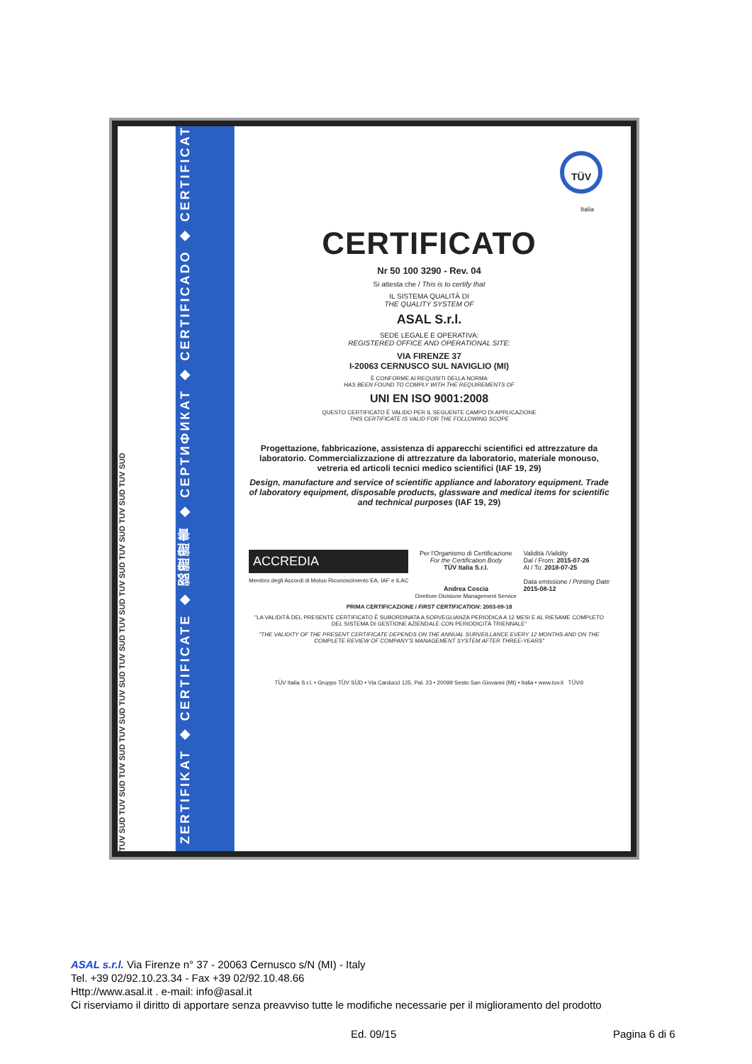TUV SUD TUV SUD TUV SUD TUV SUD TUV SUD TUV SUD TUV SUD TUV SUD TUV SUD TUV SUD TUV SUD
ZERTIFIKAT ◆ CERTIFICATE ◆ 認證證書 ◆ СЕРТИФИКАТ ◆ CERTIFICADO ◆ CERTIFICAT
TÜV
Italia
CERTIFICATO
Nr 50 100 3290 - Rev. 04
Si attesta che / This is to certify that
IL SISTEMA QUALITÀ DI
THE QUALITY SYSTEM OF
ASAL S.r.l.
SEDE LEGALE E OPERATIVA:
REGISTERED OFFICE AND OPERATIONAL SITE:
VIA FIRENZE 37
I-20063 CERNUSCO SUL NAVIGLIO (MI)
È CONFORME AI REQUISITI DELLA NORMA
HAS BEEN FOUND TO COMPLY WITH THE REQUIREMENTS OF
UNI EN ISO 9001:2008
QUESTO CERTIFICATO È VALIDO PER IL SEGUENTE CAMPO DI APPLICAZIONE
THIS CERTIFICATE IS VALID FOR THE FOLLOWING SCOPE
Progettazione, fabbricazione, assistenza di apparecchi scientifici ed attrezzature da laboratorio. Commercializzazione di attrezzature da laboratorio, materiale monouso, vetreria ed articoli tecnici medico scientifici (IAF 19, 29)
Design, manufacture and service of scientific appliance and laboratory equipment. Trade of laboratory equipment, disposable products, glassware and medical items for scientific and technical purposes (IAF 19, 29)
ACCREDIA
Membro degli Accordi di Mutuo Riconoscimento EA, IAF e ILAC
Per l'Organismo di Certificazione
For the Certification Body
TÜV Italia S.r.l.
Andrea Coscia
Direttore Divisione Management Service
Validità /Validity
Dal / From: 2015-07-26
Al / To: 2018-07-25
Data emissione / Printing Date
2015-08-12
PRIMA CERTIFICAZIONE / FIRST CERTIFICATION: 2003-09-18
"LA VALIDITÀ DEL PRESENTE CERTIFICATO È SUBORDINATA A SORVEGLIANZA PERIODICA A 12 MESI E AL RIESAME COMPLETO DEL SISTEMA DI GESTIONE AZIENDALE CON PERIODICITÀ TRIENNALE"
"THE VALIDITY OF THE PRESENT CERTIFICATE DEPENDS ON THE ANNUAL SURVEILLANCE EVERY 12 MONTHS AND ON THE COMPLETE REVIEW OF COMPANY'S MANAGEMENT SYSTEM AFTER THREE-YEARS"
TÜV Italia S.r.l. • Gruppo TÜV SÜD • Via Carducci 125, Pal. 23 • 20099 Sesto San Giovanni (MI) • Italia • www.tuv.it TÜV®
ASAL s.r.l. Via Firenze n° 37 - 20063 Cernusco s/N (MI) - Italy
Tel. +39 02/92.10.23.34 - Fax +39 02/92.10.48.66
Http://www.asal.it . e-mail: info@asal.it
Ci riserviamo il diritto di apportare senza preavviso tutte le modifiche necessarie per il miglioramento del prodotto
Ed. 09/15 Pagina 6 di 6